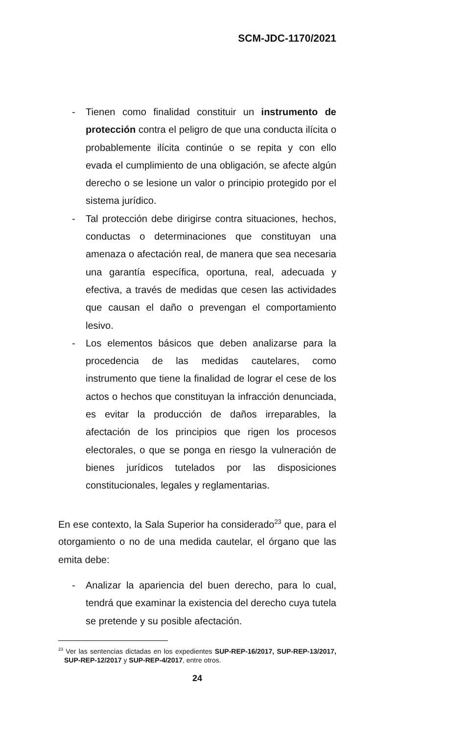SCM-JDC-1170/2021
- Tienen como finalidad constituir un instrumento de protección contra el peligro de que una conducta ilícita o probablemente ilícita continúe o se repita y con ello evada el cumplimiento de una obligación, se afecte algún derecho o se lesione un valor o principio protegido por el sistema jurídico.
- Tal protección debe dirigirse contra situaciones, hechos, conductas o determinaciones que constituyan una amenaza o afectación real, de manera que sea necesaria una garantía específica, oportuna, real, adecuada y efectiva, a través de medidas que cesen las actividades que causan el daño o prevengan el comportamiento lesivo.
- Los elementos básicos que deben analizarse para la procedencia de las medidas cautelares, como instrumento que tiene la finalidad de lograr el cese de los actos o hechos que constituyan la infracción denunciada, es evitar la producción de daños irreparables, la afectación de los principios que rigen los procesos electorales, o que se ponga en riesgo la vulneración de bienes jurídicos tutelados por las disposiciones constitucionales, legales y reglamentarias.
En ese contexto, la Sala Superior ha considerado<sup>23</sup> que, para el otorgamiento o no de una medida cautelar, el órgano que las emita debe:
- Analizar la apariencia del buen derecho, para lo cual, tendrá que examinar la existencia del derecho cuya tutela se pretende y su posible afectación.
<sup>23</sup> Ver las sentencias dictadas en los expedientes SUP-REP-16/2017, SUP-REP-13/2017, SUP-REP-12/2017 y SUP-REP-4/2017, entre otros.
24